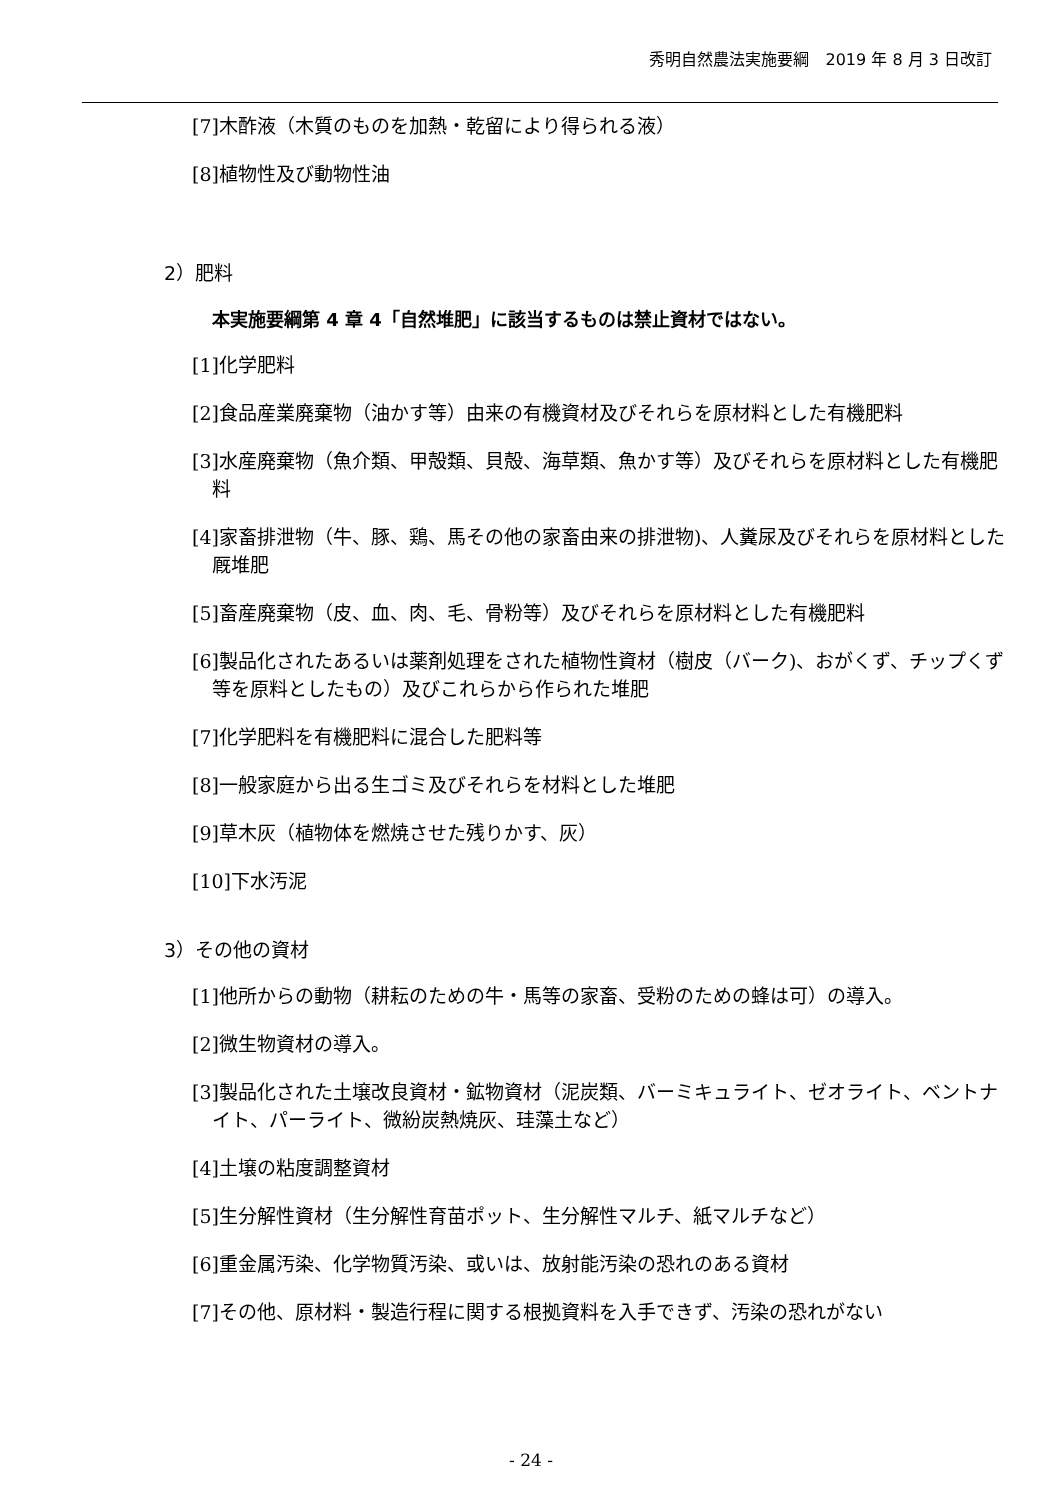秀明自然農法実施要綱　2019 年 8 月 3 日改訂
[7]木酢液（木質のものを加熱・乾留により得られる液）
[8]植物性及び動物性油
2）肥料
本実施要綱第 4 章 4「自然堆肥」に該当するものは禁止資材ではない。
[1]化学肥料
[2]食品産業廃棄物（油かす等）由来の有機資材及びそれらを原材料とした有機肥料
[3]水産廃棄物（魚介類、甲殻類、貝殻、海草類、魚かす等）及びそれらを原材料とした有機肥料
[4]家畜排泄物（牛、豚、鶏、馬その他の家畜由来の排泄物)、人糞尿及びそれらを原材料とした厩堆肥
[5]畜産廃棄物（皮、血、肉、毛、骨粉等）及びそれらを原材料とした有機肥料
[6]製品化されたあるいは薬剤処理をされた植物性資材（樹皮（バーク)、おがくず、チップくず等を原料としたもの）及びこれらから作られた堆肥
[7]化学肥料を有機肥料に混合した肥料等
[8]一般家庭から出る生ゴミ及びそれらを材料とした堆肥
[9]草木灰（植物体を燃焼させた残りかす、灰）
[10]下水汚泥
3）その他の資材
[1]他所からの動物（耕耘のための牛・馬等の家畜、受粉のための蜂は可）の導入。
[2]微生物資材の導入。
[3]製品化された土壌改良資材・鉱物資材（泥炭類、バーミキュライト、ゼオライト、ベントナイト、パーライト、微紛炭熱焼灰、珪藻土など）
[4]土壌の粘度調整資材
[5]生分解性資材（生分解性育苗ポット、生分解性マルチ、紙マルチなど）
[6]重金属汚染、化学物質汚染、或いは、放射能汚染の恐れのある資材
[7]その他、原材料・製造行程に関する根拠資料を入手できず、汚染の恐れがない
- 24 -